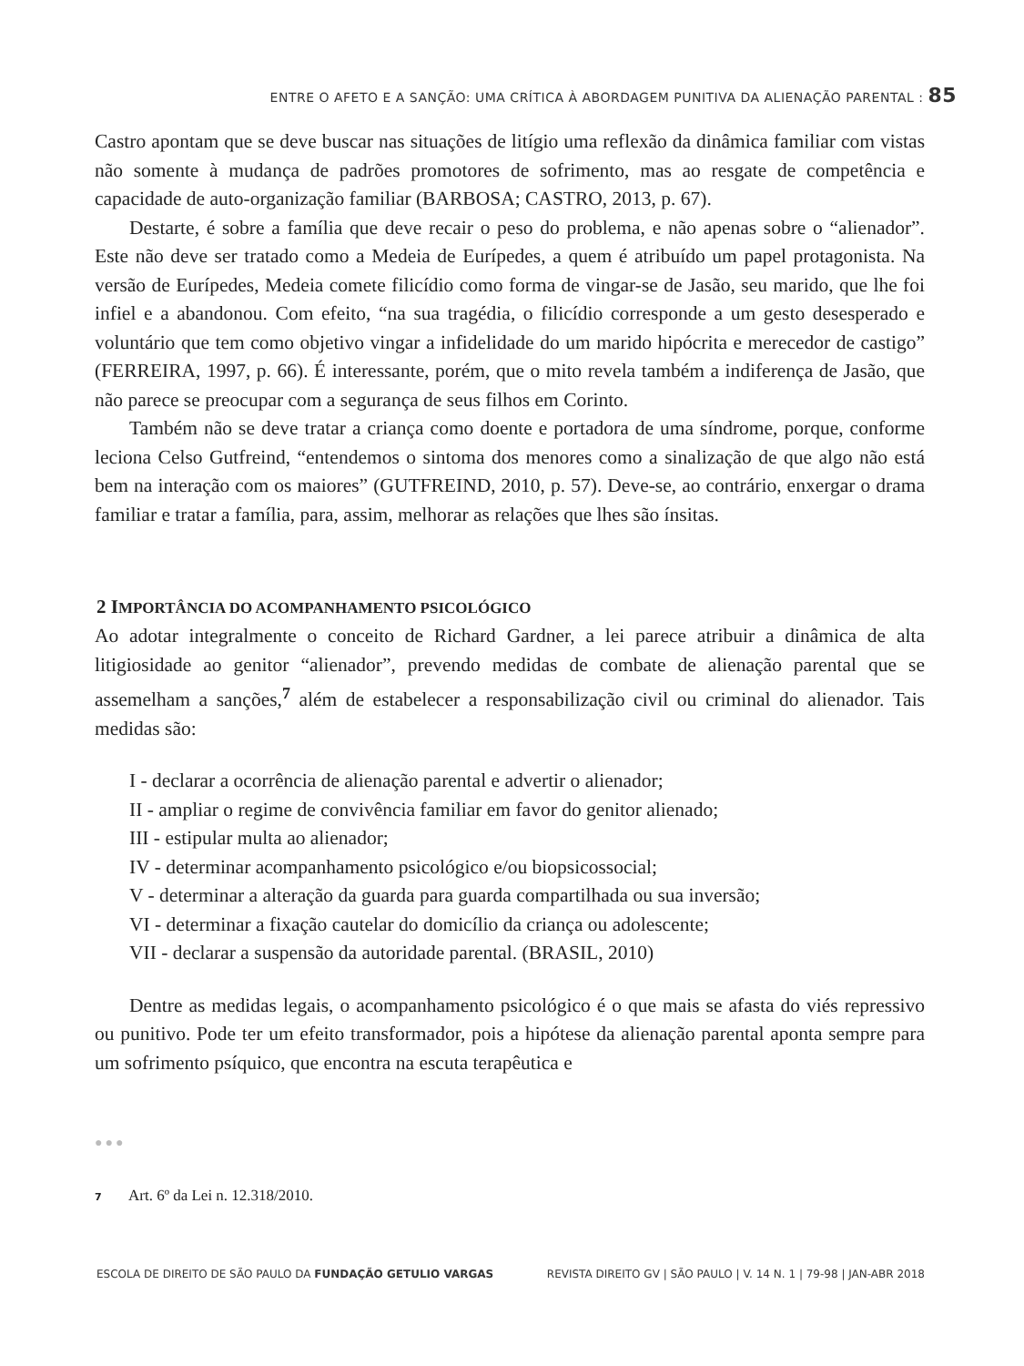ENTRE O AFETO E A SANÇÃO: UMA CRÍTICA À ABORDAGEM PUNITIVA DA ALIENAÇÃO PARENTAL : 85
Castro apontam que se deve buscar nas situações de litígio uma reflexão da dinâmica familiar com vistas não somente à mudança de padrões promotores de sofrimento, mas ao resgate de competência e capacidade de auto-organização familiar (BARBOSA; CASTRO, 2013, p. 67).
Destarte, é sobre a família que deve recair o peso do problema, e não apenas sobre o “alienador”. Este não deve ser tratado como a Medeia de Eurípedes, a quem é atribuído um papel protagonista. Na versão de Eurípedes, Medeia comete filicídio como forma de vingar-se de Jasão, seu marido, que lhe foi infiel e a abandonou. Com efeito, “na sua tragédia, o filicídio corresponde a um gesto desesperado e voluntário que tem como objetivo vingar a infidelidade do um marido hipócrita e merecedor de castigo” (FERREIRA, 1997, p. 66). É interessante, porém, que o mito revela também a indiferença de Jasão, que não parece se preocupar com a segurança de seus filhos em Corinto.
Também não se deve tratar a criança como doente e portadora de uma síndrome, porque, conforme leciona Celso Gutfreind, “entendemos o sintoma dos menores como a sinalização de que algo não está bem na interação com os maiores” (GUTFREIND, 2010, p. 57). Deve-se, ao contrário, enxergar o drama familiar e tratar a família, para, assim, melhorar as relações que lhes são ínsitas.
2 IMPORTÂNCIA DO ACOMPANHAMENTO PSICOLÓGICO
Ao adotar integralmente o conceito de Richard Gardner, a lei parece atribuir a dinâmica de alta litigiosidade ao genitor “alienador”, prevendo medidas de combate de alienação parental que se assemelham a sanções,<sup>7</sup> além de estabelecer a responsabilização civil ou criminal do alienador. Tais medidas são:
I - declarar a ocorrência de alienação parental e advertir o alienador;
II - ampliar o regime de convivência familiar em favor do genitor alienado;
III - estipular multa ao alienador;
IV - determinar acompanhamento psicológico e/ou biopsicossocial;
V - determinar a alteração da guarda para guarda compartilhada ou sua inversão;
VI - determinar a fixação cautelar do domicílio da criança ou adolescente;
VII - declarar a suspensão da autoridade parental. (BRASIL, 2010)
Dentre as medidas legais, o acompanhamento psicológico é o que mais se afasta do viés repressivo ou punitivo. Pode ter um efeito transformador, pois a hipótese da alienação parental aponta sempre para um sofrimento psíquico, que encontra na escuta terapêutica e
●●●
7 Art. 6º da Lei n. 12.318/2010.
ESCOLA DE DIREITO DE SÃO PAULO DA FUNDAÇÃO GETULIO VARGAS REVISTA DIREITO GV | SÃO PAULO | V. 14 N. 1 | 79-98 | JAN-ABR 2018